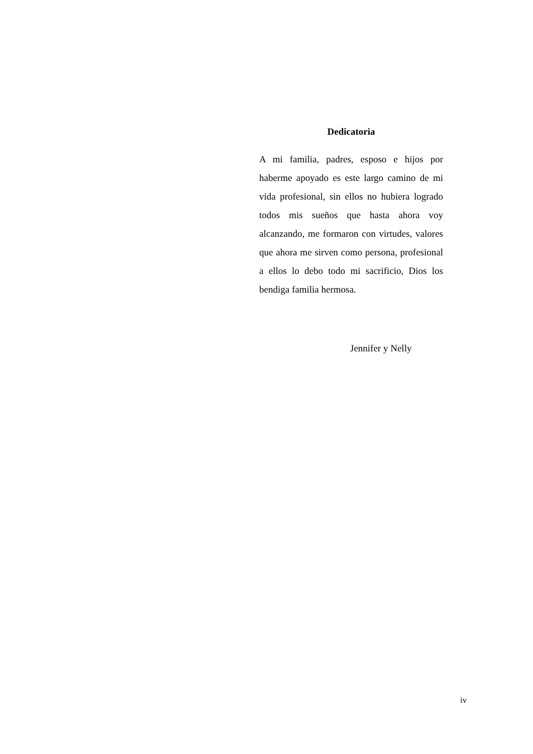Dedicatoria
A mi familia, padres, esposo e hijos por haberme apoyado es este largo camino de mi vida profesional, sin ellos no hubiera logrado todos mis sueños que hasta ahora voy alcanzando, me formaron con virtudes, valores que ahora me sirven como persona, profesional a ellos lo debo todo mi sacrificio, Dios los bendiga familia hermosa.
Jennifer y Nelly
iv